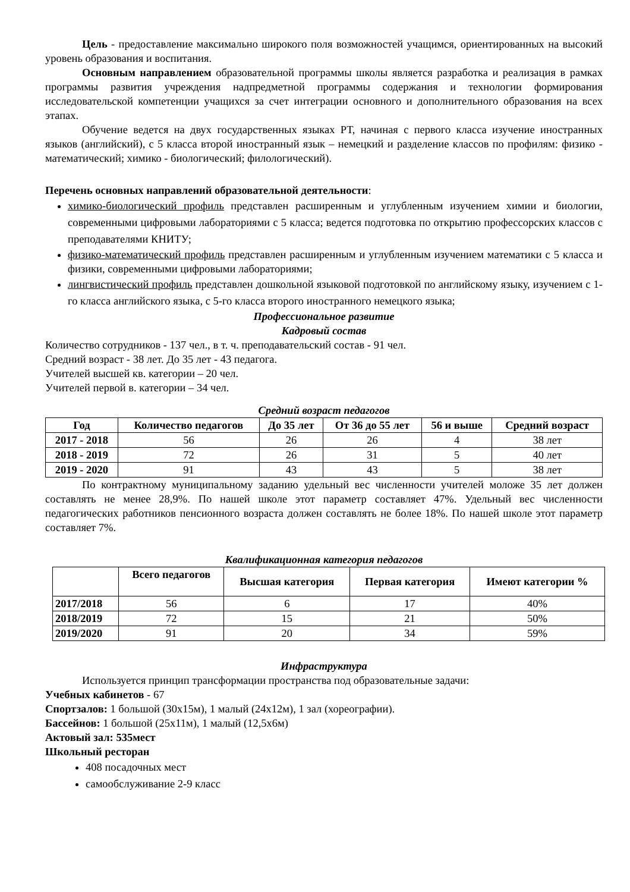Цель - предоставление максимально широкого поля возможностей учащимся, ориентированных на высокий уровень образования и воспитания.
Основным направлением образовательной программы школы является разработка и реализация в рамках программы развития учреждения надпредметной программы содержания и технологии формирования исследовательской компетенции учащихся за счет интеграции основного и дополнительного образования на всех этапах.
Обучение ведется на двух государственных языках РТ, начиная с первого класса изучение иностранных языков (английский), с 5 класса второй иностранный язык – немецкий и разделение классов по профилям: физико - математический; химико - биологический; филологический).
Перечень основных направлений образовательной деятельности:
химико-биологический профиль представлен расширенным и углубленным изучением химии и биологии, современными цифровыми лабораториями с 5 класса; ведется подготовка по открытию профессорских классов с преподавателями КНИТУ;
физико-математический профиль представлен расширенным и углубленным изучением математики с 5 класса и физики, современными цифровыми лабораториями;
лингвистический профиль представлен дошкольной языковой подготовкой по английскому языку, изучением с 1-го класса английского языка, с 5-го класса второго иностранного немецкого языка;
Профессиональное развитие
Кадровый состав
Количество сотрудников - 137 чел., в т. ч. преподавательский состав - 91 чел.
Средний возраст - 38 лет. До 35 лет - 43 педагога.
Учителей высшей кв. категории – 20 чел.
Учителей первой в. категории – 34 чел.
Средний возраст педагогов
| Год | Количество педагогов | До 35 лет | От 36 до 55 лет | 56 и выше | Средний возраст |
| --- | --- | --- | --- | --- | --- |
| 2017 - 2018 | 56 | 26 | 26 | 4 | 38 лет |
| 2018 - 2019 | 72 | 26 | 31 | 5 | 40 лет |
| 2019 - 2020 | 91 | 43 | 43 | 5 | 38 лет |
По контрактному муниципальному заданию удельный вес численности учителей моложе 35 лет должен составлять не менее 28,9%. По нашей школе этот параметр составляет 47%. Удельный вес численности педагогических работников пенсионного возраста должен составлять не более 18%. По нашей школе этот параметр составляет 7%.
Квалификационная категория педагогов
| | Всего педагогов | Высшая категория | Первая категория | Имеют категории % |
| --- | --- | --- | --- | --- |
| 2017/2018 | 56 | 6 | 17 | 40% |
| 2018/2019 | 72 | 15 | 21 | 50% |
| 2019/2020 | 91 | 20 | 34 | 59% |
Инфраструктура
Используется принцип трансформации пространства под образовательные задачи:
Учебных кабинетов - 67
Спортзалов: 1 большой (30х15м), 1 малый (24х12м), 1 зал (хореографии).
Бассейнов: 1 большой (25х11м), 1 малый (12,5х6м)
Актовый зал: 535мест
Школьный ресторан
408 посадочных мест
самообслуживание 2-9 класс